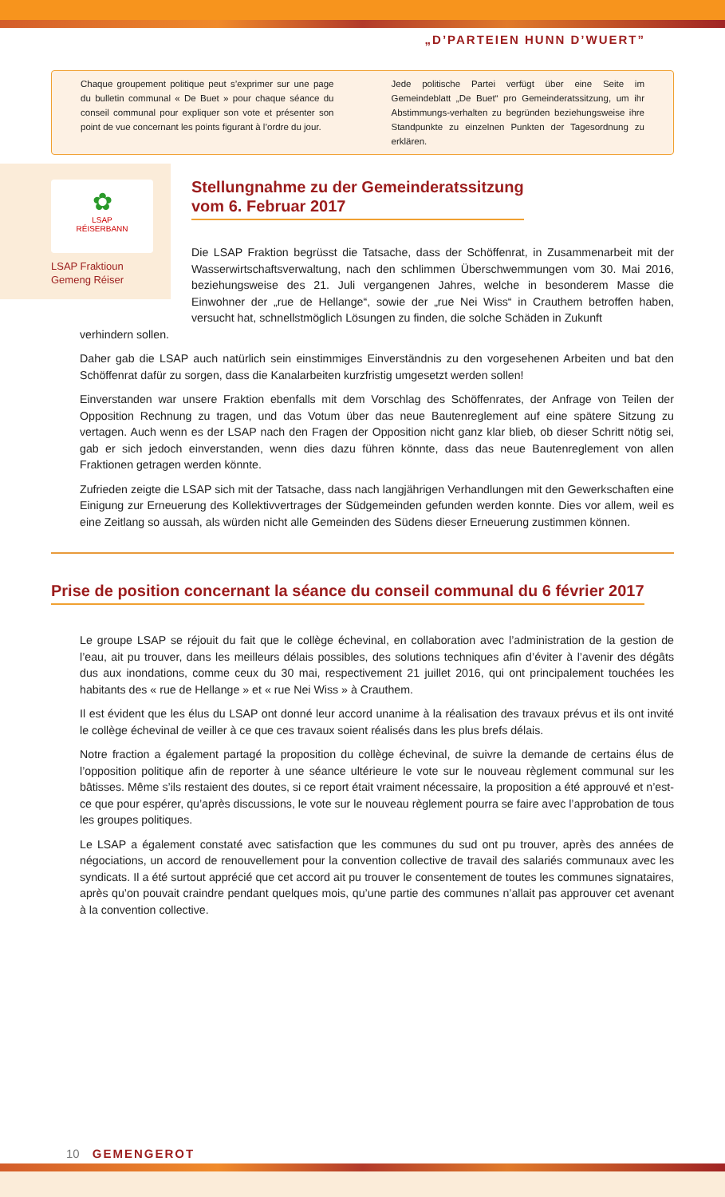„D’PARTEIEN HUNN D’WUERT”
Chaque groupement politique peut s’exprimer sur une page du bulletin communal « De Buet » pour chaque séance du conseil communal pour expliquer son vote et présenter son point de vue concernant les points figurant à l’ordre du jour.
Jede politische Partei verfügt über eine Seite im Gemeindeblatt „De Buet“ pro Gemeinderatssitzung, um ihr Abstimmungs-verhalten zu begründen beziehungsweise ihre Standpunkte zu einzelnen Punkten der Tagesordnung zu erklären.
✿
LSAP
RÉISERBANN
LSAP Fraktioun
Gemeng Réiser
Stellungnahme zu der Gemeinderatssitzung
vom 6. Februar 2017
Die LSAP Fraktion begrüsst die Tatsache, dass der Schöffenrat, in Zusammenarbeit mit der Wasserwirtschaftsverwaltung, nach den schlimmen Überschwemmungen vom 30. Mai 2016, beziehungsweise des 21. Juli vergangenen Jahres, welche in besonderem Masse die Einwohner der „rue de Hellange“, sowie der „rue Nei Wiss“ in Crauthem betroffen haben, versucht hat, schnellstmöglich Lösungen zu finden, die solche Schäden in Zukunft
verhindern sollen.
Daher gab die LSAP auch natürlich sein einstimmiges Einverständnis zu den vorgesehenen Arbeiten und bat den Schöffenrat dafür zu sorgen, dass die Kanalarbeiten kurzfristig umgesetzt werden sollen!
Einverstanden war unsere Fraktion ebenfalls mit dem Vorschlag des Schöffenrates, der Anfrage von Teilen der Opposition Rechnung zu tragen, und das Votum über das neue Bautenreglement auf eine spätere Sitzung zu vertagen. Auch wenn es der LSAP nach den Fragen der Opposition nicht ganz klar blieb, ob dieser Schritt nötig sei, gab er sich jedoch einverstanden, wenn dies dazu führen könnte, dass das neue Bautenreglement von allen Fraktionen getragen werden könnte.
Zufrieden zeigte die LSAP sich mit der Tatsache, dass nach langjährigen Verhandlungen mit den Gewerkschaften eine Einigung zur Erneuerung des Kollektivvertrages der Südgemeinden gefunden werden konnte. Dies vor allem, weil es eine Zeitlang so aussah, als würden nicht alle Gemeinden des Südens dieser Erneuerung zustimmen können.
Prise de position concernant la séance du conseil communal du 6 février 2017
Le groupe LSAP se réjouit du fait que le collège échevinal, en collaboration avec l’administration de la gestion de l’eau, ait pu trouver, dans les meilleurs délais possibles, des solutions techniques afin d’éviter à l’avenir des dégâts dus aux inondations, comme ceux du 30 mai, respectivement 21 juillet 2016, qui ont principalement touchées les habitants des « rue de Hellange » et « rue Nei Wiss » à Crauthem.
Il est évident que les élus du LSAP ont donné leur accord unanime à la réalisation des travaux prévus et ils ont invité le collège échevinal de veiller à ce que ces travaux soient réalisés dans les plus brefs délais.
Notre fraction a également partagé la proposition du collège échevinal, de suivre la demande de certains élus de l’opposition politique afin de reporter à une séance ultérieure le vote sur le nouveau règlement communal sur les bâtisses. Même s’ils restaient des doutes, si ce report était vraiment nécessaire, la proposition a été approuvé et n’est-ce que pour espérer, qu’après discussions, le vote sur le nouveau règlement pourra se faire avec l’approbation de tous les groupes politiques.
Le LSAP a également constaté avec satisfaction que les communes du sud ont pu trouver, après des années de négociations, un accord de renouvellement pour la convention collective de travail des salariés communaux avec les syndicats. Il a été surtout apprécié que cet accord ait pu trouver le consentement de toutes les communes signataires, après qu’on pouvait craindre pendant quelques mois, qu’une partie des communes n’allait pas approuver cet avenant à la convention collective.
10 GEMENGEROT